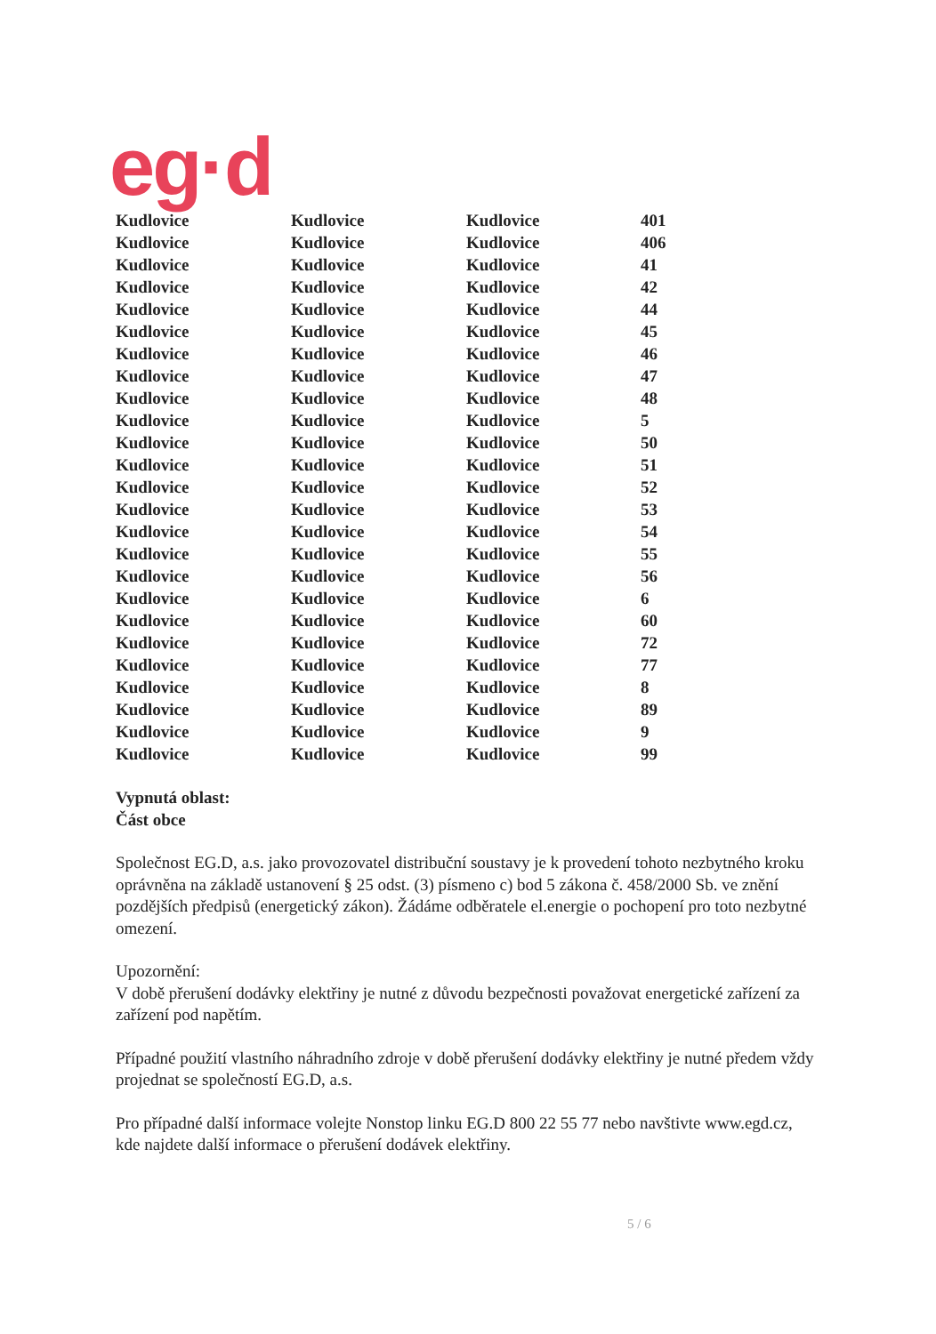eg·d
| Kudlovice | Kudlovice | Kudlovice | 401 |
| Kudlovice | Kudlovice | Kudlovice | 406 |
| Kudlovice | Kudlovice | Kudlovice | 41 |
| Kudlovice | Kudlovice | Kudlovice | 42 |
| Kudlovice | Kudlovice | Kudlovice | 44 |
| Kudlovice | Kudlovice | Kudlovice | 45 |
| Kudlovice | Kudlovice | Kudlovice | 46 |
| Kudlovice | Kudlovice | Kudlovice | 47 |
| Kudlovice | Kudlovice | Kudlovice | 48 |
| Kudlovice | Kudlovice | Kudlovice | 5 |
| Kudlovice | Kudlovice | Kudlovice | 50 |
| Kudlovice | Kudlovice | Kudlovice | 51 |
| Kudlovice | Kudlovice | Kudlovice | 52 |
| Kudlovice | Kudlovice | Kudlovice | 53 |
| Kudlovice | Kudlovice | Kudlovice | 54 |
| Kudlovice | Kudlovice | Kudlovice | 55 |
| Kudlovice | Kudlovice | Kudlovice | 56 |
| Kudlovice | Kudlovice | Kudlovice | 6 |
| Kudlovice | Kudlovice | Kudlovice | 60 |
| Kudlovice | Kudlovice | Kudlovice | 72 |
| Kudlovice | Kudlovice | Kudlovice | 77 |
| Kudlovice | Kudlovice | Kudlovice | 8 |
| Kudlovice | Kudlovice | Kudlovice | 89 |
| Kudlovice | Kudlovice | Kudlovice | 9 |
| Kudlovice | Kudlovice | Kudlovice | 99 |
Vypnutá oblast:
Část obce
Společnost EG.D, a.s. jako provozovatel distribuční soustavy je k provedení tohoto nezbytného kroku oprávněna na základě ustanovení § 25 odst. (3) písmeno c) bod 5 zákona č. 458/2000 Sb. ve znění pozdějších předpisů (energetický zákon). Žádáme odběratele el.energie o pochopení pro toto nezbytné omezení.
Upozornění:
V době přerušení dodávky elektřiny je nutné z důvodu bezpečnosti považovat energetické zařízení za zařízení pod napětím.
Případné použití vlastního náhradního zdroje v době přerušení dodávky elektřiny je nutné předem vždy projednat se společností EG.D, a.s.
Pro případné další informace volejte Nonstop linku EG.D 800 22 55 77 nebo navštivte www.egd.cz, kde najdete další informace o přerušení dodávek elektřiny.
5 / 6